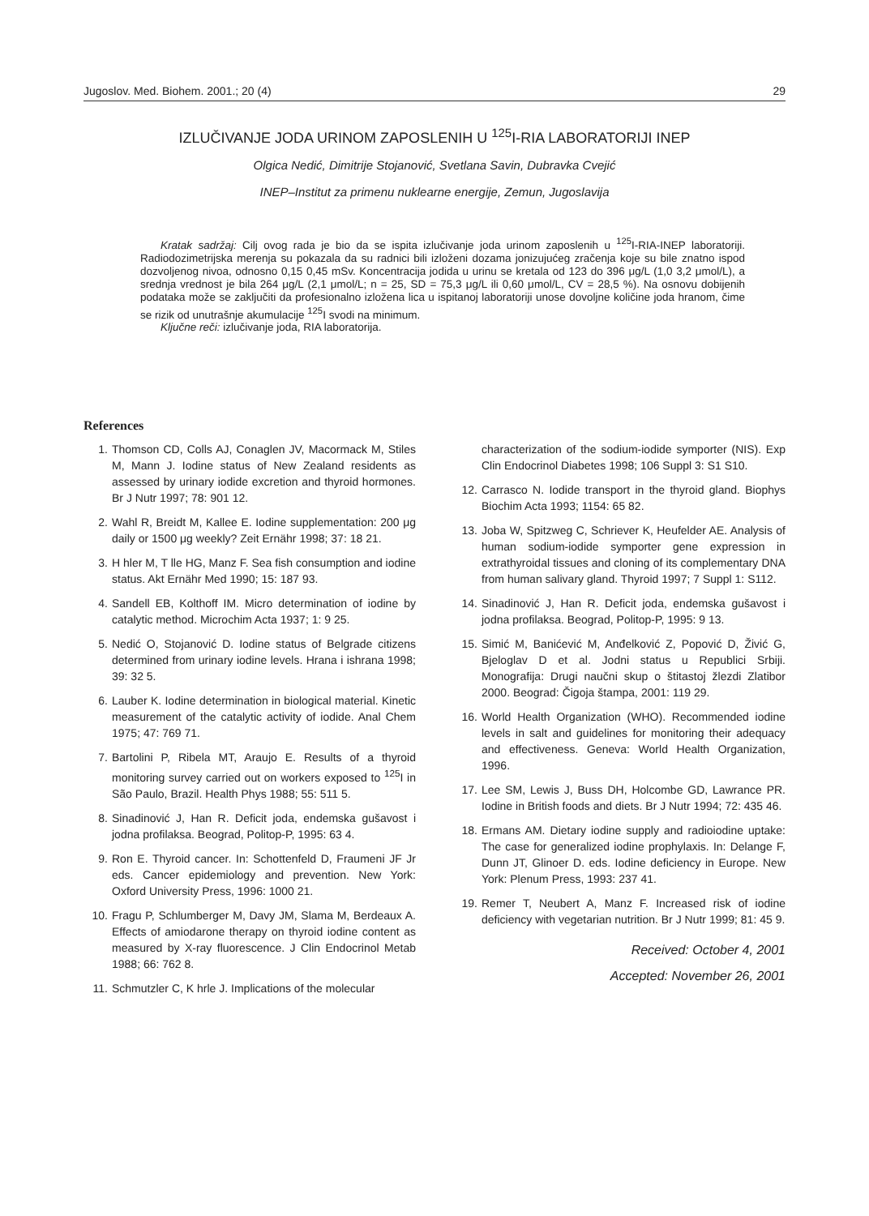Jugoslov. Med. Biohem. 2001.; 20 (4) 29
IZLUČIVANJE JODA URINOM ZAPOSLENIH U <sup>125</sup>I-RIA LABORATORIJI INEP
Olgica Nedić, Dimitrije Stojanović, Svetlana Savin, Dubravka Cvejić
INEP–Institut za primenu nuklearne energije, Zemun, Jugoslavija
Kratak sadržaj: Cilj ovog rada je bio da se ispita izlučivanje joda urinom zaposlenih u <sup>125</sup>I-RIA-INEP laboratoriji. Radiodozimetrijska merenja su pokazala da su radnici bili izloženi dozama jonizujućeg zračenja koje su bile znatno ispod dozvoljenog nivoa, odnosno 0,15 0,45 mSv. Koncentracija jodida u urinu se kretala od 123 do 396 μg/L (1,0 3,2 μmol/L), a srednja vrednost je bila 264 μg/L (2,1 μmol/L; n = 25, SD = 75,3 μg/L ili 0,60 μmol/L, CV = 28,5 %). Na osnovu dobijenih podataka može se zaključiti da profesionalno izložena lica u ispitanoj laboratoriji unose dovoljne količine joda hranom, čime se rizik od unutrašnje akumulacije <sup>125</sup>I svodi na minimum.
Ključne reči: izlučivanje joda, RIA laboratorija.
References
1. Thomson CD, Colls AJ, Conaglen JV, Macormack M, Stiles M, Mann J. Iodine status of New Zealand residents as assessed by urinary iodide excretion and thyroid hormones. Br J Nutr 1997; 78: 901 12.
2. Wahl R, Breidt M, Kallee E. Iodine supplementation: 200 μg daily or 1500 μg weekly? Zeit Ernähr 1998; 37: 18 21.
3. H hler M, T lle HG, Manz F. Sea fish consumption and iodine status. Akt Ernähr Med 1990; 15: 187 93.
4. Sandell EB, Kolthoff IM. Micro determination of iodine by catalytic method. Microchim Acta 1937; 1: 9 25.
5. Nedić O, Stojanović D. Iodine status of Belgrade citizens determined from urinary iodine levels. Hrana i ishrana 1998; 39: 32 5.
6. Lauber K. Iodine determination in biological material. Kinetic measurement of the catalytic activity of iodide. Anal Chem 1975; 47: 769 71.
7. Bartolini P, Ribela MT, Araujo E. Results of a thyroid monitoring survey carried out on workers exposed to <sup>125</sup>I in São Paulo, Brazil. Health Phys 1988; 55: 511 5.
8. Sinadinović J, Han R. Deficit joda, endemska gušavost i jodna profilaksa. Beograd, Politop-P, 1995: 63 4.
9. Ron E. Thyroid cancer. In: Schottenfeld D, Fraumeni JF Jr eds. Cancer epidemiology and prevention. New York: Oxford University Press, 1996: 1000 21.
10. Fragu P, Schlumberger M, Davy JM, Slama M, Berdeaux A. Effects of amiodarone therapy on thyroid iodine content as measured by X-ray fluorescence. J Clin Endocrinol Metab 1988; 66: 762 8.
11. Schmutzler C, K hrle J. Implications of the molecular
characterization of the sodium-iodide symporter (NIS). Exp Clin Endocrinol Diabetes 1998; 106 Suppl 3: S1 S10.
12. Carrasco N. Iodide transport in the thyroid gland. Biophys Biochim Acta 1993; 1154: 65 82.
13. Joba W, Spitzweg C, Schriever K, Heufelder AE. Analysis of human sodium-iodide symporter gene expression in extrathyroidal tissues and cloning of its complementary DNA from human salivary gland. Thyroid 1997; 7 Suppl 1: S112.
14. Sinadinović J, Han R. Deficit joda, endemska gušavost i jodna profilaksa. Beograd, Politop-P, 1995: 9 13.
15. Simić M, Banićević M, Anđelković Z, Popović D, Živić G, Bjeloglav D et al. Jodni status u Republici Srbiji. Monografija: Drugi naučni skup o štitastoj žlezdi Zlatibor 2000. Beograd: Čigoja štampa, 2001: 119 29.
16. World Health Organization (WHO). Recommended iodine levels in salt and guidelines for monitoring their adequacy and effectiveness. Geneva: World Health Organization, 1996.
17. Lee SM, Lewis J, Buss DH, Holcombe GD, Lawrance PR. Iodine in British foods and diets. Br J Nutr 1994; 72: 435 46.
18. Ermans AM. Dietary iodine supply and radioiodine uptake: The case for generalized iodine prophylaxis. In: Delange F, Dunn JT, Glinoer D. eds. Iodine deficiency in Europe. New York: Plenum Press, 1993: 237 41.
19. Remer T, Neubert A, Manz F. Increased risk of iodine deficiency with vegetarian nutrition. Br J Nutr 1999; 81: 45 9.
Received: October 4, 2001
Accepted: November 26, 2001